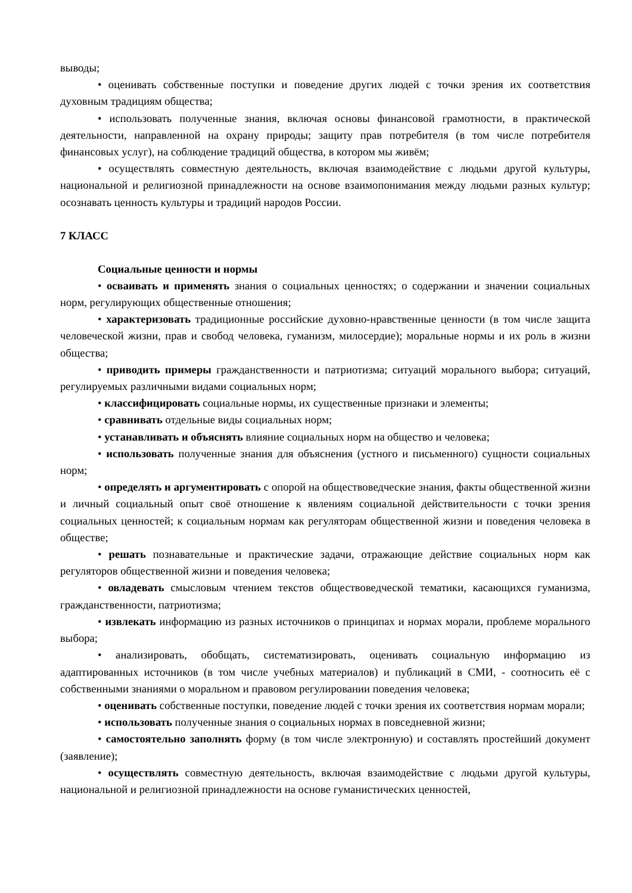выводы;
• оценивать собственные поступки и поведение других людей с точки зрения их соответствия духовным традициям общества;
• использовать полученные знания, включая основы финансовой грамотности, в практической деятельности, направленной на охрану природы; защиту прав потребителя (в том числе потребителя финансовых услуг), на соблюдение традиций общества, в котором мы живём;
• осуществлять совместную деятельность, включая взаимодействие с людьми другой культуры, национальной и религиозной принадлежности на основе взаимопонимания между людьми разных культур; осознавать ценность культуры и традиций народов России.
7 КЛАСС
Социальные ценности и нормы
• осваивать и применять знания о социальных ценностях; о содержании и значении социальных норм, регулирующих общественные отношения;
• характеризовать традиционные российские духовно-нравственные ценности (в том числе защита человеческой жизни, прав и свобод человека, гуманизм, милосердие); моральные нормы и их роль в жизни общества;
• приводить примеры гражданственности и патриотизма; ситуаций морального выбора; ситуаций, регулируемых различными видами социальных норм;
• классифицировать социальные нормы, их существенные признаки и элементы;
• сравнивать отдельные виды социальных норм;
• устанавливать и объяснять влияние социальных норм на общество и человека;
• использовать полученные знания для объяснения (устного и письменного) сущности социальных норм;
• определять и аргументировать с опорой на обществоведческие знания, факты общественной жизни и личный социальный опыт своё отношение к явлениям социальной действительности с точки зрения социальных ценностей; к социальным нормам как регуляторам общественной жизни и поведения человека в обществе;
• решать познавательные и практические задачи, отражающие действие социальных норм как регуляторов общественной жизни и поведения человека;
• овладевать смысловым чтением текстов обществоведческой тематики, касающихся гуманизма, гражданственности, патриотизма;
• извлекать информацию из разных источников о принципах и нормах морали, проблеме морального выбора;
• анализировать, обобщать, систематизировать, оценивать социальную информацию из адаптированных источников (в том числе учебных материалов) и публикаций в СМИ, - соотносить её с собственными знаниями о моральном и правовом регулировании поведения человека;
• оценивать собственные поступки, поведение людей с точки зрения их соответствия нормам морали;
• использовать полученные знания о социальных нормах в повседневной жизни;
• самостоятельно заполнять форму (в том числе электронную) и составлять простейший документ (заявление);
• осуществлять совместную деятельность, включая взаимодействие с людьми другой культуры, национальной и религиозной принадлежности на основе гуманистических ценностей,